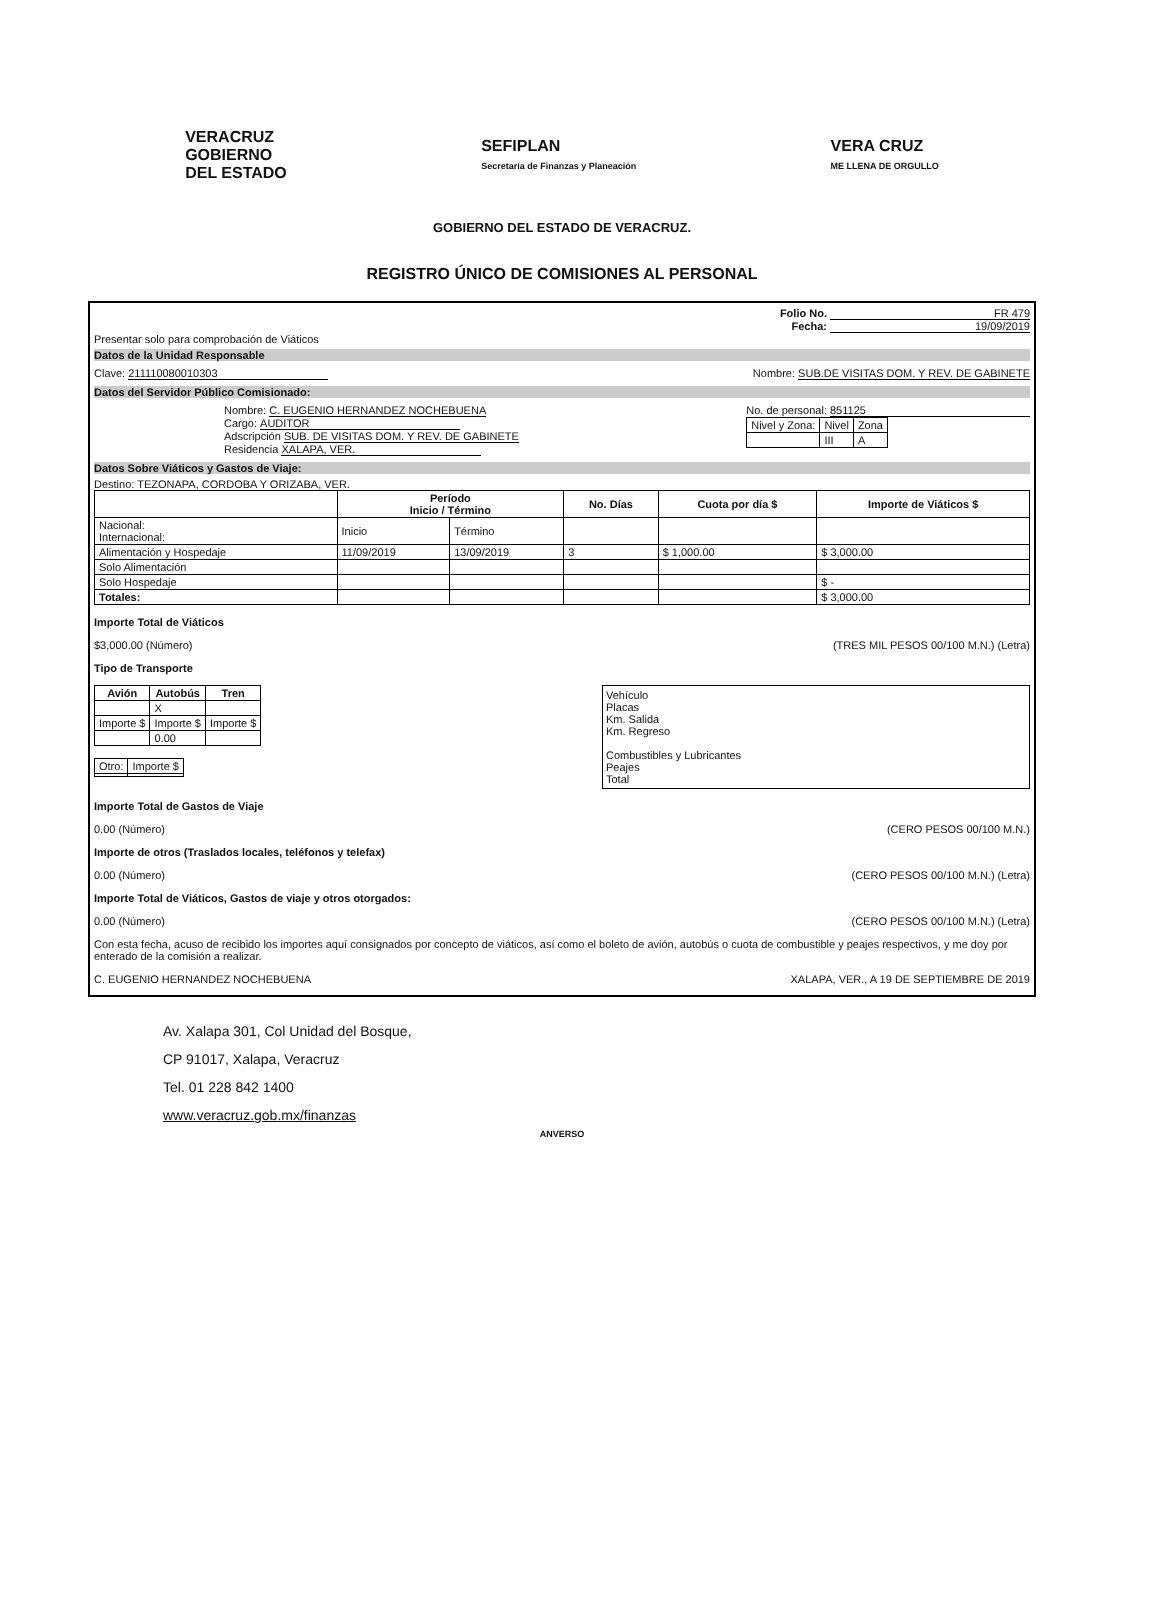VERACRUZ
GOBIERNO
DEL ESTADO
SEFIPLAN
Secretaría de Finanzas y Planeación
VERA CRUZ
ME LLENA DE ORGULLO
GOBIERNO DEL ESTADO DE VERACRUZ.
REGISTRO ÚNICO DE COMISIONES AL PERSONAL
Folio No. FR 479
Fecha: 19/09/2019
Presentar solo para comprobación de Viáticos
Datos de la Unidad Responsable
Clave: 211110080010303 Nombre: SUB.DE VISITAS DOM. Y REV. DE GABINETE
Datos del Servidor Público Comisionado:
Nombre: C. EUGENIO HERNANDEZ NOCHEBUENA
Cargo: AUDITOR
Adscripción SUB. DE VISITAS DOM. Y REV. DE GABINETE
Residencia XALAPA, VER.
No. de personal: 851125
| Nivel y Zona: | Nivel | Zona |
| | III | A |
Datos Sobre Viáticos y Gastos de Viaje:
Destino: TEZONAPA, CORDOBA Y ORIZABA, VER.
| | Período Inicio / Término | | No. Días | Cuota por día $ | Importe de Viáticos $ |
| --- | --- | --- | --- | --- | --- |
| Nacional: Internacional: | Inicio | Término | | | |
| Alimentación y Hospedaje | 11/09/2019 | 13/09/2019 | 3 | $ 1,000.00 | $ 3,000.00 |
| Solo Alimentación | | | | | |
| Solo Hospedaje | | | | | $ - |
| Totales: | | | | | $ 3,000.00 |
Importe Total de Viáticos
$3,000.00 (Número) (TRES MIL PESOS 00/100 M.N.) (Letra)
Tipo de Transporte
| Avión | Autobús | Tren |
| --- | --- | --- |
| | X | |
| Importe $ | Importe $ | Importe $ |
| | 0.00 | |
| Otro: | Importe $ |
Vehículo
Placas
Km. Salida
Km. Regreso
Combustibles y Lubricantes
Peajes
Total
Importe Total de Gastos de Viaje
0.00 (Número) (CERO PESOS 00/100 M.N.)
Importe de otros (Traslados locales, teléfonos y telefax)
0.00 (Número) (CERO PESOS 00/100 M.N.) (Letra)
Importe Total de Viáticos, Gastos de viaje y otros otorgados:
0.00 (Número) (CERO PESOS 00/100 M.N.) (Letra)
Con esta fecha, acuso de recibido los importes aquí consignados por concepto de viáticos, así como el boleto de avión, autobús o cuota de combustible y peajes respectivos, y me doy por enterado de la comisión a realizar.
C. EUGENIO HERNANDEZ NOCHEBUENA XALAPA, VER., A 19 DE SEPTIEMBRE DE 2019
Av. Xalapa 301, Col Unidad del Bosque,
CP 91017, Xalapa, Veracruz
Tel. 01 228 842 1400
www.veracruz.gob.mx/finanzas
ANVERSO